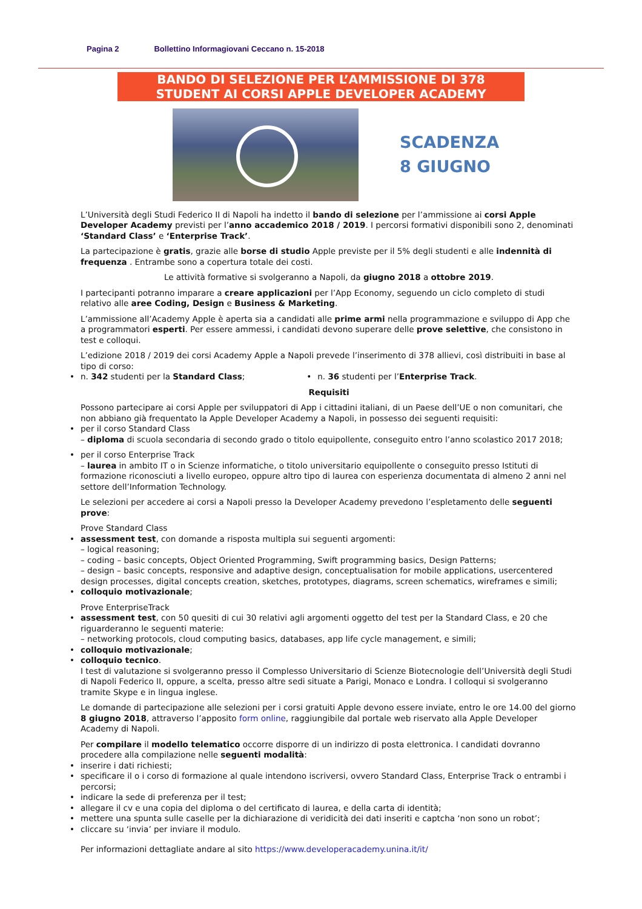Pagina 2 Bollettino Informagiovani Ceccano n. 15-2018
BANDO DI SELEZIONE PER L’AMMISSIONE DI 378
STUDENT AI CORSI APPLE DEVELOPER ACADEMY
SCADENZA
8 GIUGNO
L’Università degli Studi Federico II di Napoli ha indetto il bando di selezione per l’ammissione ai corsi Apple Developer Academy previsti per l’anno accademico 2018 / 2019. I percorsi formativi disponibili sono 2, denominati ‘Standard Class’ e ‘Enterprise Track’.
La partecipazione è gratis, grazie alle borse di studio Apple previste per il 5% degli studenti e alle indennità di frequenza . Entrambe sono a copertura totale dei costi.
Le attività formative si svolgeranno a Napoli, da giugno 2018 a ottobre 2019.
I partecipanti potranno imparare a creare applicazioni per l’App Economy, seguendo un ciclo completo di studi relativo alle aree Coding, Design e Business & Marketing.
L’ammissione all’Academy Apple è aperta sia a candidati alle prime armi nella programmazione e sviluppo di App che a programmatori esperti. Per essere ammessi, i candidati devono superare delle prove selettive, che consistono in test e colloqui.
L’edizione 2018 / 2019 dei corsi Academy Apple a Napoli prevede l’inserimento di 378 allievi, così distribuiti in base al tipo di corso:
n. 342 studenti per la Standard Class;
n. 36 studenti per l’Enterprise Track.
Requisiti
Possono partecipare ai corsi Apple per sviluppatori di App i cittadini italiani, di un Paese dell’UE o non comunitari, che non abbiano già frequentato la Apple Developer Academy a Napoli, in possesso dei seguenti requisiti:
per il corso Standard Class
– diploma di scuola secondaria di secondo grado o titolo equipollente, conseguito entro l’anno scolastico 2017 2018;
per il corso Enterprise Track
– laurea in ambito IT o in Scienze informatiche, o titolo universitario equipollente o conseguito presso Istituti di formazione riconosciuti a livello europeo, oppure altro tipo di laurea con esperienza documentata di almeno 2 anni nel settore dell’Information Technology.
Le selezioni per accedere ai corsi a Napoli presso la Developer Academy prevedono l’espletamento delle seguenti prove:
Prove Standard Class
assessment test, con domande a risposta multipla sui seguenti argomenti:
– logical reasoning;
– coding – basic concepts, Object Oriented Programming, Swift programming basics, Design Patterns;
– design – basic concepts, responsive and adaptive design, conceptualisation for mobile applications, usercentered design processes, digital concepts creation, sketches, prototypes, diagrams, screen schematics, wireframes e simili;
colloquio motivazionale;
Prove EnterpriseTrack
assessment test, con 50 quesiti di cui 30 relativi agli argomenti oggetto del test per la Standard Class, e 20 che riguarderanno le seguenti materie:
– networking protocols, cloud computing basics, databases, app life cycle management, e simili;
colloquio motivazionale;
colloquio tecnico.
I test di valutazione si svolgeranno presso il Complesso Universitario di Scienze Biotecnologie dell’Università degli Studi di Napoli Federico II, oppure, a scelta, presso altre sedi situate a Parigi, Monaco e Londra. I colloqui si svolgeranno tramite Skype e in lingua inglese.
Le domande di partecipazione alle selezioni per i corsi gratuiti Apple devono essere inviate, entro le ore 14.00 del giorno 8 giugno 2018, attraverso l’apposito form online, raggiungibile dal portale web riservato alla Apple Developer Academy di Napoli.
Per compilare il modello telematico occorre disporre di un indirizzo di posta elettronica. I candidati dovranno procedere alla compilazione nelle seguenti modalità:
inserire i dati richiesti;
specificare il o i corso di formazione al quale intendono iscriversi, ovvero Standard Class, Enterprise Track o entrambi i percorsi;
indicare la sede di preferenza per il test;
allegare il cv e una copia del diploma o del certificato di laurea, e della carta di identità;
mettere una spunta sulle caselle per la dichiarazione di veridicità dei dati inseriti e captcha ‘non sono un robot’;
cliccare su ‘invia’ per inviare il modulo.
Per informazioni dettagliate andare al sito https://www.developeracademy.unina.it/it/